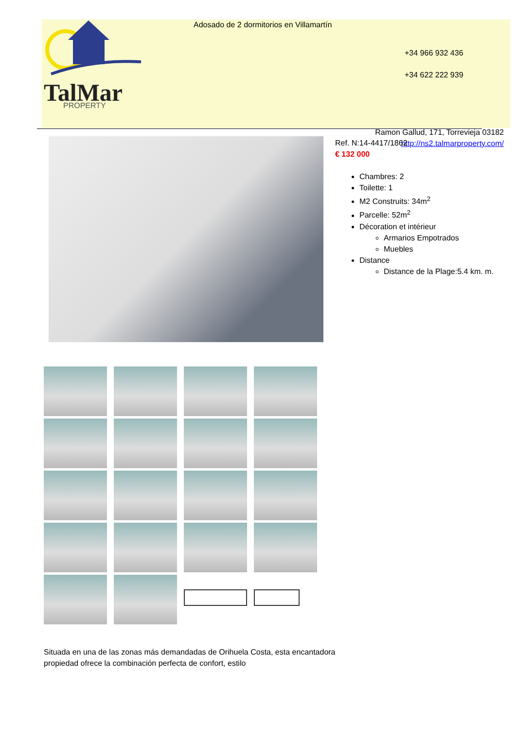TalMar
PROPERTY
Adosado de 2 dormitorios en Villamartín
+34 966 932 436
+34 622 222 939
Ramon Gallud, 171, Torrevieja 03182
http://ns2.talmarproperty.com/
Ref. N:14-4417/1862
€ 132 000
Chambres: 2
Toilette: 1
M2 Construits: 34m<sup>2</sup>
Parcelle: 52m<sup>2</sup>
Décoration et intérieur
Armarios Empotrados
Muebles
Distance
Distance de la Plage:5.4 km. m.
Situada en una de las zonas más demandadas de Orihuela Costa, esta encantadora propiedad ofrece la combinación perfecta de confort, estilo